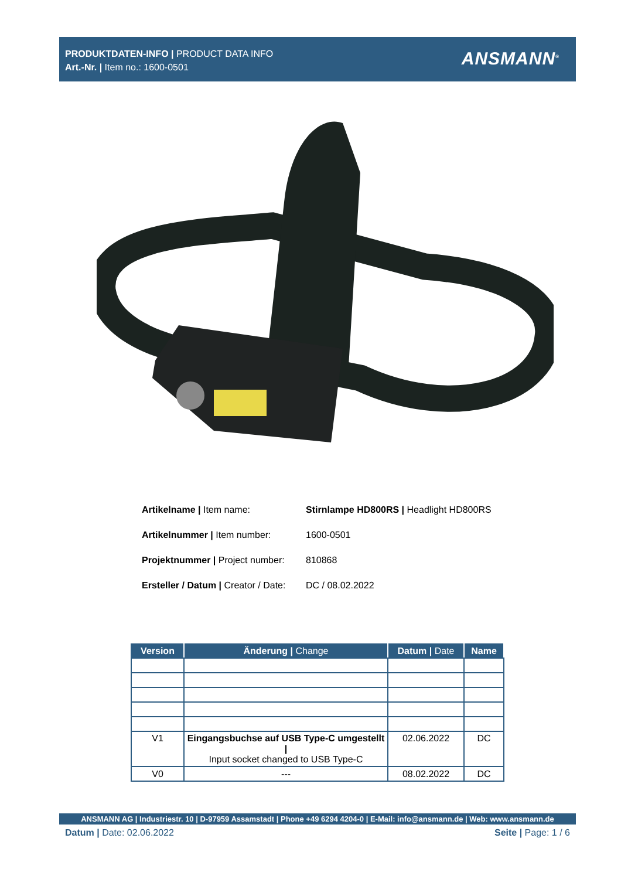PRODUKTDATEN-INFO | PRODUCT DATA INFO
Art.-Nr. | Item no.: 1600-0501
ANSMANN<sup>®</sup>
| Artikelname / Item name: | Stirnlampe HD800RS / Headlight HD800RS |
| Artikelnummer / Item number: | 1600-0501 |
| Projektnummer / Project number: | 810868 |
| Ersteller / Datum / Creator / Date: | DC / 08.02.2022 |
| Version | Änderung / Change | Datum / Date | Name |
| --- | --- | --- | --- |
| V1 | Eingangsbuchse auf USB Type-C umgestellt / Input socket changed to USB Type-C | 02.06.2022 | DC |
| V0 | --- | 08.02.2022 | DC |
ANSMANN AG | Industriestr. 10 | D-97959 Assamstadt | Phone +49 6294 4204-0 | E-Mail: info@ansmann.de | Web: www.ansmann.de
Datum | Date: 02.06.2022 Seite | Page: 1 / 6